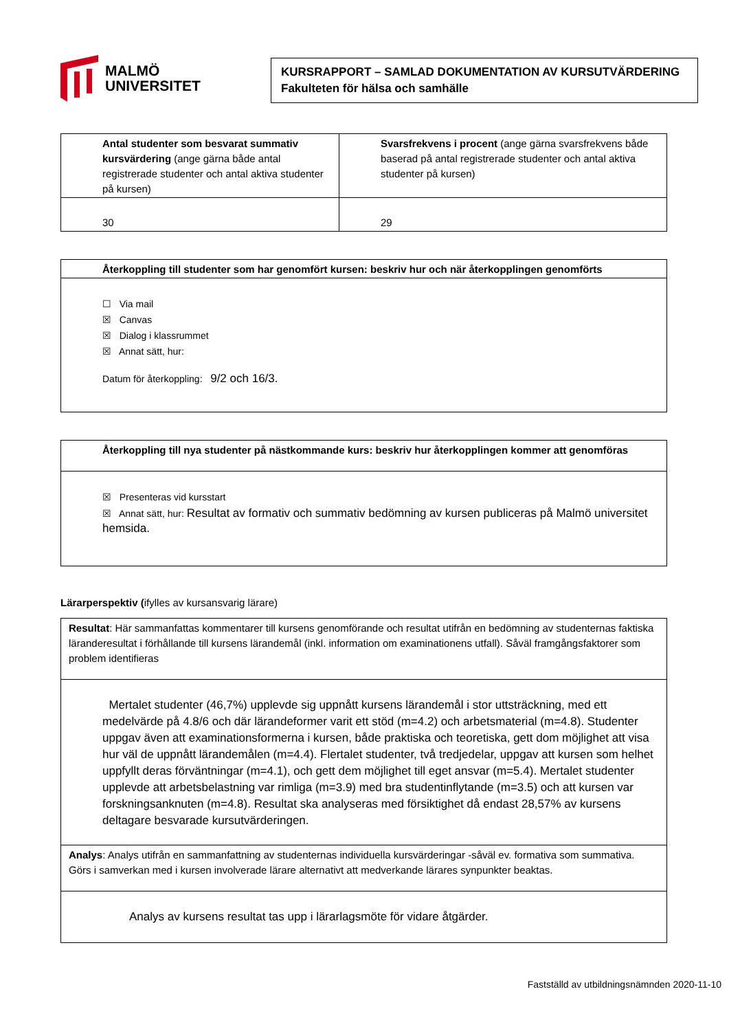MALMÖ
UNIVERSITET
KURSRAPPORT – SAMLAD DOKUMENTATION AV KURSUTVÄRDERING
Fakulteten för hälsa och samhälle
| Antal studenter som besvarat summativ kursvärdering (ange gärna både antal registrerade studenter och antal aktiva studenter på kursen) | Svarsfrekvens i procent (ange gärna svarsfrekvens både baserad på antal registrerade studenter och antal aktiva studenter på kursen) |
| 30 | 29 |
| Återkoppling till studenter som har genomfört kursen: beskriv hur och när återkopplingen genomförts |
| ☐ Via mail ☒ Canvas ☒ Dialog i klassrummet ☒ Annat sätt, hur: Datum för återkoppling: 9/2 och 16/3. |
| Återkoppling till nya studenter på nästkommande kurs: beskriv hur återkopplingen kommer att genomföras |
| ☒ Presenteras vid kursstart ☒ Annat sätt, hur: Resultat av formativ och summativ bedömning av kursen publiceras på Malmö universitet hemsida. |
Lärarperspektiv (ifylles av kursansvarig lärare)
| Resultat : Här sammanfattas kommentarer till kursens genomförande och resultat utifrån en bedömning av studenternas faktiska läranderesultat i förhållande till kursens lärandemål (inkl. information om examinationens utfall). Såväl framgångsfaktorer som problem identifieras |
| Mertalet studenter (46,7%) upplevde sig uppnått kursens lärandemål i stor uttsträckning, med ett medelvärde på 4.8/6 och där lärandeformer varit ett stöd (m=4.2) och arbetsmaterial (m=4.8). Studenter uppgav även att examinationsformerna i kursen, både praktiska och teoretiska, gett dom möjlighet att visa hur väl de uppnått lärandemålen (m=4.4). Flertalet studenter, två tredjedelar, uppgav att kursen som helhet uppfyllt deras förväntningar (m=4.1), och gett dem möjlighet till eget ansvar (m=5.4). Mertalet studenter upplevde att arbetsbelastning var rimliga (m=3.9) med bra studentinflytande (m=3.5) och att kursen var forskningsanknuten (m=4.8). Resultat ska analyseras med försiktighet då endast 28,57% av kursens deltagare besvarade kursutvärderingen. |
| Analys : Analys utifrån en sammanfattning av studenternas individuella kursvärderingar -såväl ev. formativa som summativa. Görs i samverkan med i kursen involverade lärare alternativt att medverkande lärares synpunkter beaktas. |
| Analys av kursens resultat tas upp i lärarlagsmöte för vidare åtgärder. |
Fastställd av utbildningsnämnden 2020-11-10